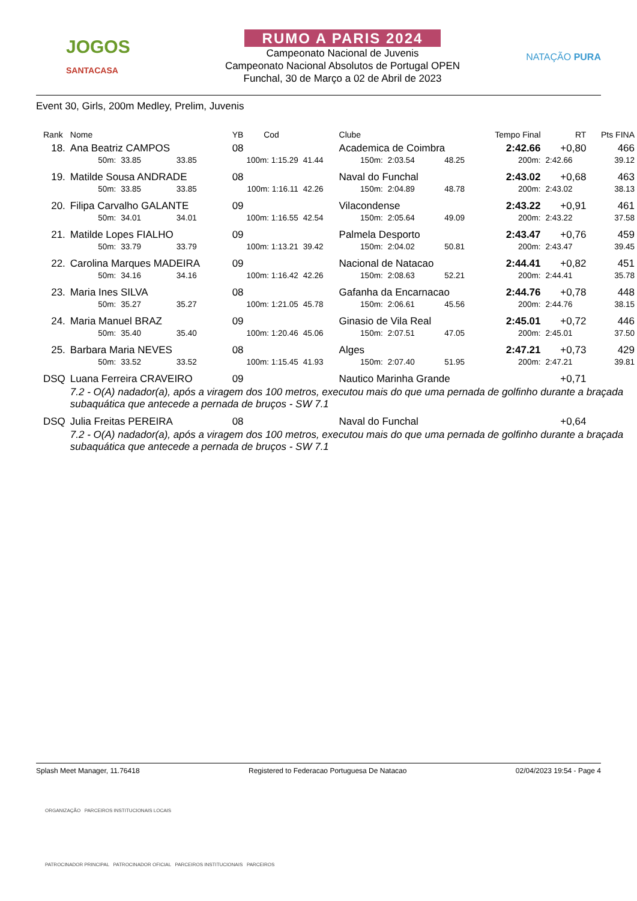JOGOS
SANTACASA
RUMO A PARIS 2024
Campeonato Nacional de Juvenis
Campeonato Nacional Absolutos de Portugal OPEN
Funchal, 30 de Março a 02 de Abril de 2023
NATAÇÃO PURA
Event 30, Girls, 200m Medley, Prelim, Juvenis
| Rank | Nome | | | YB | Cod | | Clube | | Tempo Final | | RT | Pts FINA |
| --- | --- | --- | --- | --- | --- | --- | --- | --- | --- | --- | --- | --- |
| 18. | Ana Beatriz CAMPOS | | | 08 | | | Academica de Coimbra | | | 2:42.66 | +0,80 | 466 |
| | 50m: | 33.85 | 33.85 | 100m: 1:15.29 | | 41.44 | 150m: | 2:03.54 | 48.25 | 200m: | 2:42.66 | 39.12 |
| 19. | Matilde Sousa ANDRADE | | | 08 | | | Naval do Funchal | | | 2:43.02 | +0,68 | 463 |
| | 50m: | 33.85 | 33.85 | 100m: 1:16.11 | | 42.26 | 150m: | 2:04.89 | 48.78 | 200m: | 2:43.02 | 38.13 |
| 20. | Filipa Carvalho GALANTE | | | 09 | | | Vilacondense | | | 2:43.22 | +0,91 | 461 |
| | 50m: | 34.01 | 34.01 | 100m: 1:16.55 | | 42.54 | 150m: | 2:05.64 | 49.09 | 200m: | 2:43.22 | 37.58 |
| 21. | Matilde Lopes FIALHO | | | 09 | | | Palmela Desporto | | | 2:43.47 | +0,76 | 459 |
| | 50m: | 33.79 | 33.79 | 100m: 1:13.21 | | 39.42 | 150m: | 2:04.02 | 50.81 | 200m: | 2:43.47 | 39.45 |
| 22. | Carolina Marques MADEIRA | | | 09 | | | Nacional de Natacao | | | 2:44.41 | +0,82 | 451 |
| | 50m: | 34.16 | 34.16 | 100m: 1:16.42 | | 42.26 | 150m: | 2:08.63 | 52.21 | 200m: | 2:44.41 | 35.78 |
| 23. | Maria Ines SILVA | | | 08 | | | Gafanha da Encarnacao | | | 2:44.76 | +0,78 | 448 |
| | 50m: | 35.27 | 35.27 | 100m: 1:21.05 | | 45.78 | 150m: | 2:06.61 | 45.56 | 200m: | 2:44.76 | 38.15 |
| 24. | Maria Manuel BRAZ | | | 09 | | | Ginasio de Vila Real | | | 2:45.01 | +0,72 | 446 |
| | 50m: | 35.40 | 35.40 | 100m: 1:20.46 | | 45.06 | 150m: | 2:07.51 | 47.05 | 200m: | 2:45.01 | 37.50 |
| 25. | Barbara Maria NEVES | | | 08 | | | Alges | | | 2:47.21 | +0,73 | 429 |
| | 50m: | 33.52 | 33.52 | 100m: 1:15.45 | | 41.93 | 150m: | 2:07.40 | 51.95 | 200m: | 2:47.21 | 39.81 |
| DSQ | Luana Ferreira CRAVEIRO | | | 09 | | | Nautico Marinha Grande | | | | +0,71 | |
| | 7.2 - O(A) nadador(a), após a viragem dos 100 metros, executou mais do que uma pernada de golfinho durante a braçada subaquática que antecede a pernada de bruços - SW 7.1 | | | | | | | | | | | |
| DSQ | Julia Freitas PEREIRA | | | 08 | | | Naval do Funchal | | | | +0,64 | |
| | 7.2 - O(A) nadador(a), após a viragem dos 100 metros, executou mais do que uma pernada de golfinho durante a braçada subaquática que antecede a pernada de bruços - SW 7.1 | | | | | | | | | | | |
Splash Meet Manager, 11.76418 Registered to Federacao Portuguesa De Natacao 02/04/2023 19:54 - Page 4
ORGANIZAÇÃO PARCEIROS INSTITUCIONAIS LOCAIS
PATROCINADOR PRINCIPAL PATROCINADOR OFICIAL PARCEIROS INSTITUCIONAIS PARCEIROS